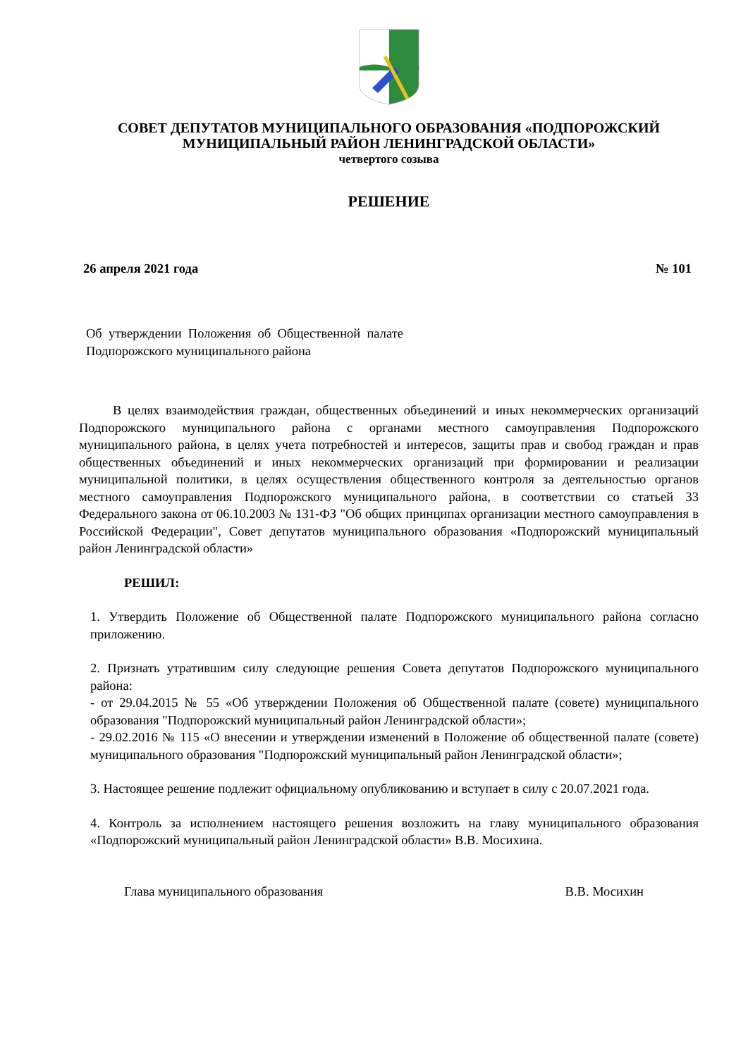СОВЕТ ДЕПУТАТОВ МУНИЦИПАЛЬНОГО ОБРАЗОВАНИЯ «ПОДПОРОЖСКИЙ
МУНИЦИПАЛЬНЫЙ РАЙОН ЛЕНИНГРАДСКОЙ ОБЛАСТИ»
четвертого созыва
РЕШЕНИЕ
26 апреля 2021 года № 101
Об утверждении Положения об Общественной палате Подпорожского муниципального района
В целях взаимодействия граждан, общественных объединений и иных некоммерческих организаций Подпорожского муниципального района с органами местного самоуправления Подпорожского муниципального района, в целях учета потребностей и интересов, защиты прав и свобод граждан и прав общественных объединений и иных некоммерческих организаций при формировании и реализации муниципальной политики, в целях осуществления общественного контроля за деятельностью органов местного самоуправления Подпорожского муниципального района, в соответствии со статьей 33 Федерального закона от 06.10.2003 № 131-ФЗ "Об общих принципах организации местного самоуправления в Российской Федерации", Совет депутатов муниципального образования «Подпорожский муниципальный район Ленинградской области»
РЕШИЛ:
1. Утвердить Положение об Общественной палате Подпорожского муниципального района согласно приложению.
2. Признать утратившим силу следующие решения Совета депутатов Подпорожского муниципального района:
- от 29.04.2015 № 55 «Об утверждении Положения об Общественной палате (совете) муниципального образования "Подпорожский муниципальный район Ленинградской области»;
- 29.02.2016 № 115 «О внесении и утверждении изменений в Положение об общественной палате (совете) муниципального образования "Подпорожский муниципальный район Ленинградской области»;
3. Настоящее решение подлежит официальному опубликованию и вступает в силу с 20.07.2021 года.
4. Контроль за исполнением настоящего решения возложить на главу муниципального образования «Подпорожский муниципальный район Ленинградской области» В.В. Мосихина.
Глава муниципального образования В.В. Мосихин